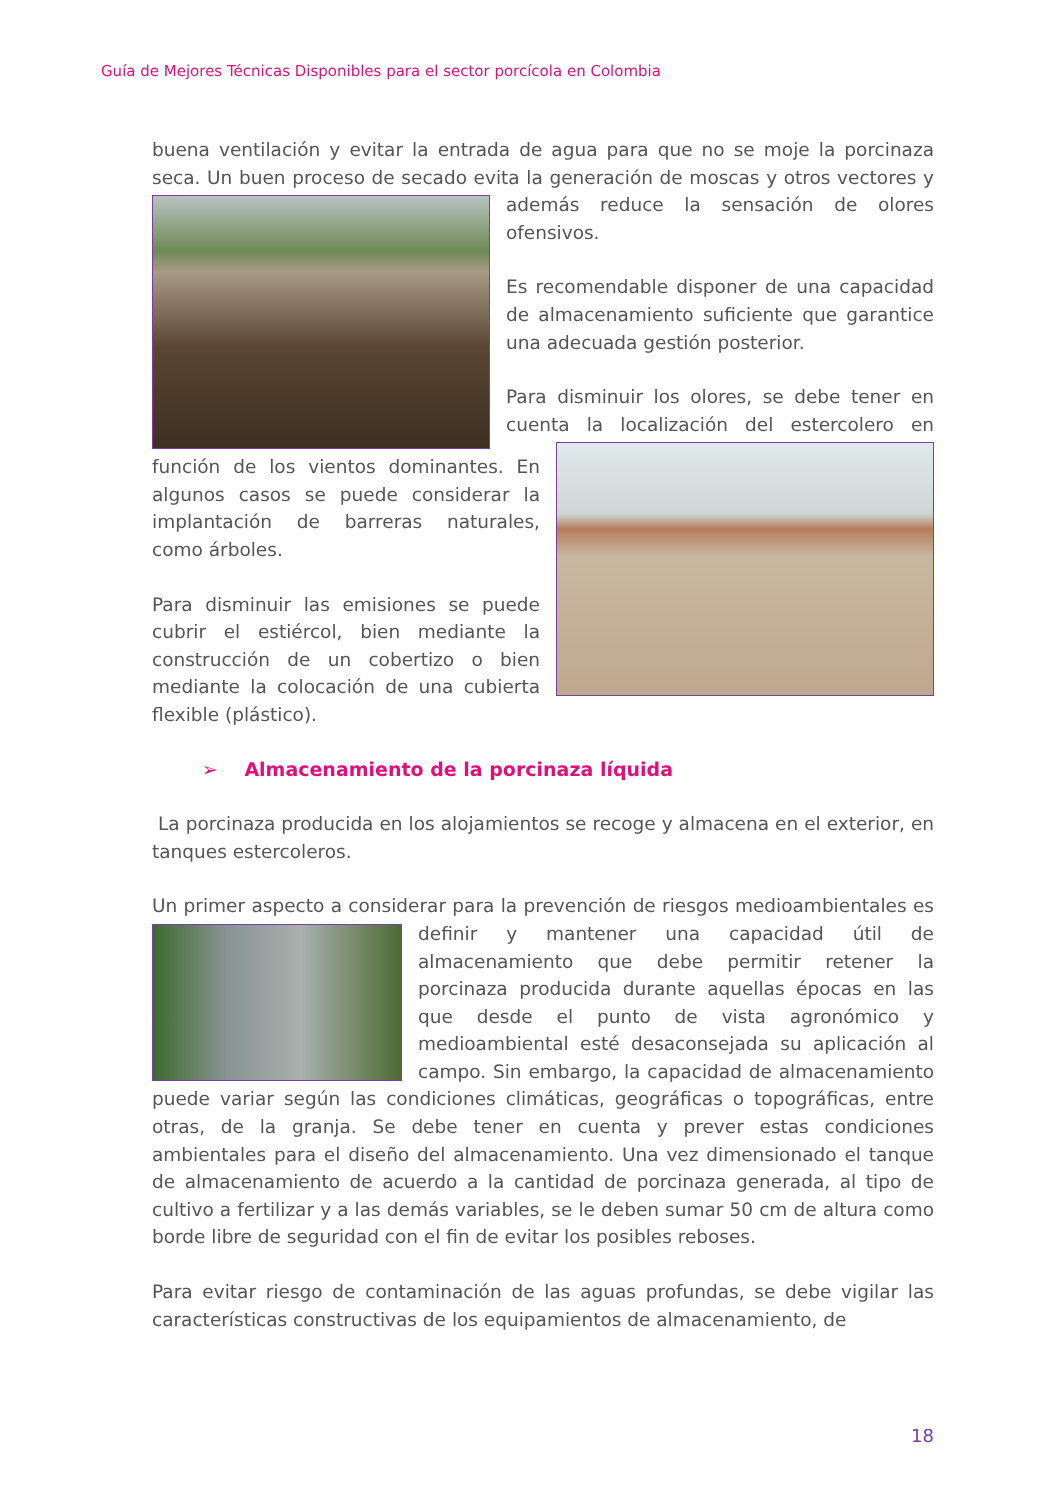Guía de Mejores Técnicas Disponibles para el sector porcícola en Colombia
buena ventilación y evitar la entrada de agua para que no se moje la porcinaza seca. Un buen proceso de secado evita la generación de moscas y otros vectores y además reduce la sensación de olores ofensivos.
Es recomendable disponer de una capacidad de almacenamiento suficiente que garantice una adecuada gestión posterior.
Para disminuir los olores, se debe tener en cuenta la localización del estercolero en función de los vientos dominantes. En algunos casos se puede considerar la implantación de barreras naturales, como árboles.
Para disminuir las emisiones se puede cubrir el estiércol, bien mediante la construcción de un cobertizo o bien mediante la colocación de una cubierta flexible (plástico).
➢ Almacenamiento de la porcinaza líquida
La porcinaza producida en los alojamientos se recoge y almacena en el exterior, en tanques estercoleros.
Un primer aspecto a considerar para la prevención de riesgos medioambientales es definir y mantener una capacidad útil de almacenamiento que debe permitir retener la porcinaza producida durante aquellas épocas en las que desde el punto de vista agronómico y medioambiental esté desaconsejada su aplicación al campo. Sin embargo, la capacidad de almacenamiento puede variar según las condiciones climáticas, geográficas o topográficas, entre otras, de la granja. Se debe tener en cuenta y prever estas condiciones ambientales para el diseño del almacenamiento. Una vez dimensionado el tanque de almacenamiento de acuerdo a la cantidad de porcinaza generada, al tipo de cultivo a fertilizar y a las demás variables, se le deben sumar 50 cm de altura como borde libre de seguridad con el fin de evitar los posibles reboses.
Para evitar riesgo de contaminación de las aguas profundas, se debe vigilar las características constructivas de los equipamientos de almacenamiento, de
18